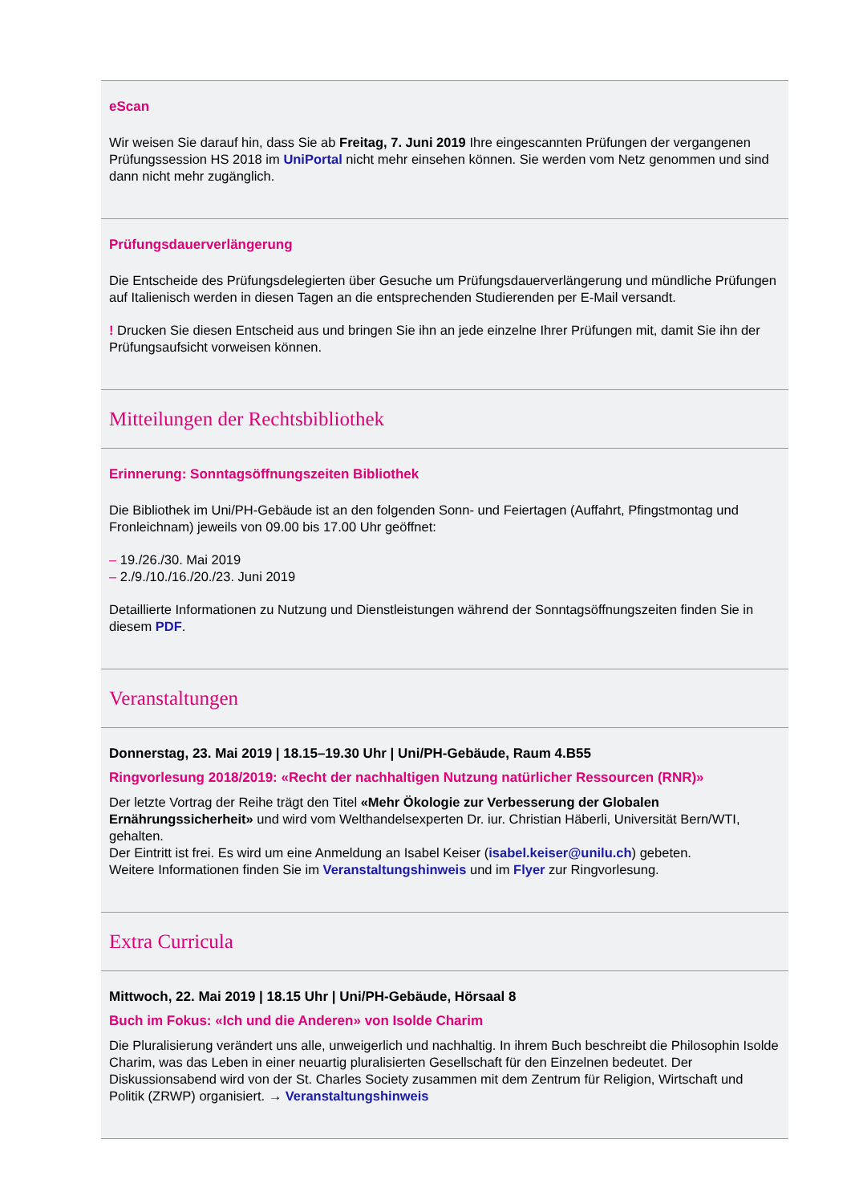eScan
Wir weisen Sie darauf hin, dass Sie ab Freitag, 7. Juni 2019 Ihre eingescannten Prüfungen der vergangenen Prüfungssession HS 2018 im UniPortal nicht mehr einsehen können. Sie werden vom Netz genommen und sind dann nicht mehr zugänglich.
Prüfungsdauerverlängerung
Die Entscheide des Prüfungsdelegierten über Gesuche um Prüfungsdauerverlängerung und mündliche Prüfungen auf Italienisch werden in diesen Tagen an die entsprechenden Studierenden per E-Mail versandt.
! Drucken Sie diesen Entscheid aus und bringen Sie ihn an jede einzelne Ihrer Prüfungen mit, damit Sie ihn der Prüfungsaufsicht vorweisen können.
Mitteilungen der Rechtsbibliothek
Erinnerung: Sonntagsöffnungszeiten Bibliothek
Die Bibliothek im Uni/PH-Gebäude ist an den folgenden Sonn- und Feiertagen (Auffahrt, Pfingstmontag und Fronleichnam) jeweils von 09.00 bis 17.00 Uhr geöffnet:
– 19./26./30. Mai 2019
– 2./9./10./16./20./23. Juni 2019
Detaillierte Informationen zu Nutzung und Dienstleistungen während der Sonntagsöffnungszeiten finden Sie in diesem PDF.
Veranstaltungen
Donnerstag, 23. Mai 2019 | 18.15–19.30 Uhr | Uni/PH-Gebäude, Raum 4.B55
Ringvorlesung 2018/2019: «Recht der nachhaltigen Nutzung natürlicher Ressourcen (RNR)»
Der letzte Vortrag der Reihe trägt den Titel «Mehr Ökologie zur Verbesserung der Globalen Ernährungssicherheit» und wird vom Welthandelsexperten Dr. iur. Christian Häberli, Universität Bern/WTI, gehalten.
Der Eintritt ist frei. Es wird um eine Anmeldung an Isabel Keiser (isabel.keiser@unilu.ch) gebeten.
Weitere Informationen finden Sie im Veranstaltungshinweis und im Flyer zur Ringvorlesung.
Extra Curricula
Mittwoch, 22. Mai 2019 | 18.15 Uhr | Uni/PH-Gebäude, Hörsaal 8
Buch im Fokus: «Ich und die Anderen» von Isolde Charim
Die Pluralisierung verändert uns alle, unweigerlich und nachhaltig. In ihrem Buch beschreibt die Philosophin Isolde Charim, was das Leben in einer neuartig pluralisierten Gesellschaft für den Einzelnen bedeutet. Der Diskussionsabend wird von der St. Charles Society zusammen mit dem Zentrum für Religion, Wirtschaft und Politik (ZRWP) organisiert. → Veranstaltungshinweis